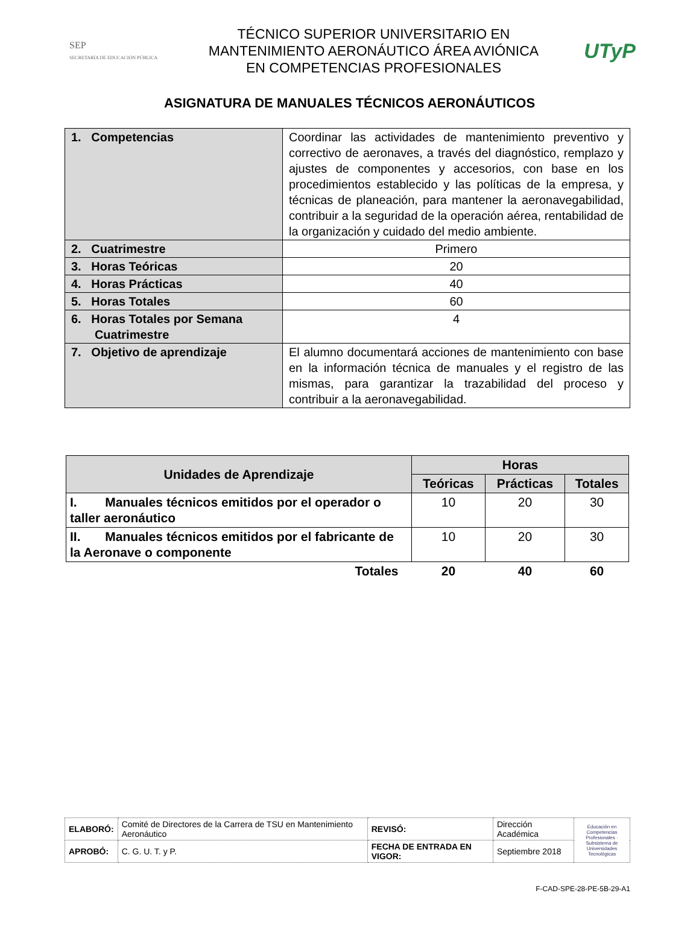SEP
SECRETARÍA DE EDUCACIÓN PÚBLICA
TÉCNICO SUPERIOR UNIVERSITARIO EN
MANTENIMIENTO AERONÁUTICO ÁREA AVIÓNICA
EN COMPETENCIAS PROFESIONALES
UTyP
ASIGNATURA DE MANUALES TÉCNICOS AERONÁUTICOS
| 1. Competencias | Coordinar las actividades de mantenimiento preventivo y correctivo de aeronaves, a través del diagnóstico, remplazo y ajustes de componentes y accesorios, con base en los procedimientos establecido y las políticas de la empresa, y técnicas de planeación, para mantener la aeronavegabilidad, contribuir a la seguridad de la operación aérea, rentabilidad de la organización y cuidado del medio ambiente. |
| 2. Cuatrimestre | Primero |
| 3. Horas Teóricas | 20 |
| 4. Horas Prácticas | 40 |
| 5. Horas Totales | 60 |
| 6. Horas Totales por Semana Cuatrimestre | 4 |
| 7. Objetivo de aprendizaje | El alumno documentará acciones de mantenimiento con base en la información técnica de manuales y el registro de las mismas, para garantizar la trazabilidad del proceso y contribuir a la aeronavegabilidad. |
| Unidades de Aprendizaje | Horas | | |
| --- | --- | --- | --- |
| | Teóricas | Prácticas | Totales |
| I. Manuales técnicos emitidos por el operador o taller aeronáutico | 10 | 20 | 30 |
| II. Manuales técnicos emitidos por el fabricante de la Aeronave o componente | 10 | 20 | 30 |
| Totales | 20 | 40 | 60 |
| ELABORÓ: | Comité de Directores de la Carrera de TSU en Mantenimiento Aeronáutico | REVISÓ: | Dirección Académica | Educación en Competencias Profesionales · Subsistema de Universidades Tecnológicas |
| APROBÓ: | C. G. U. T. y P. | FECHA DE ENTRADA EN VIGOR: | Septiembre 2018 | |
F-CAD-SPE-28-PE-5B-29-A1